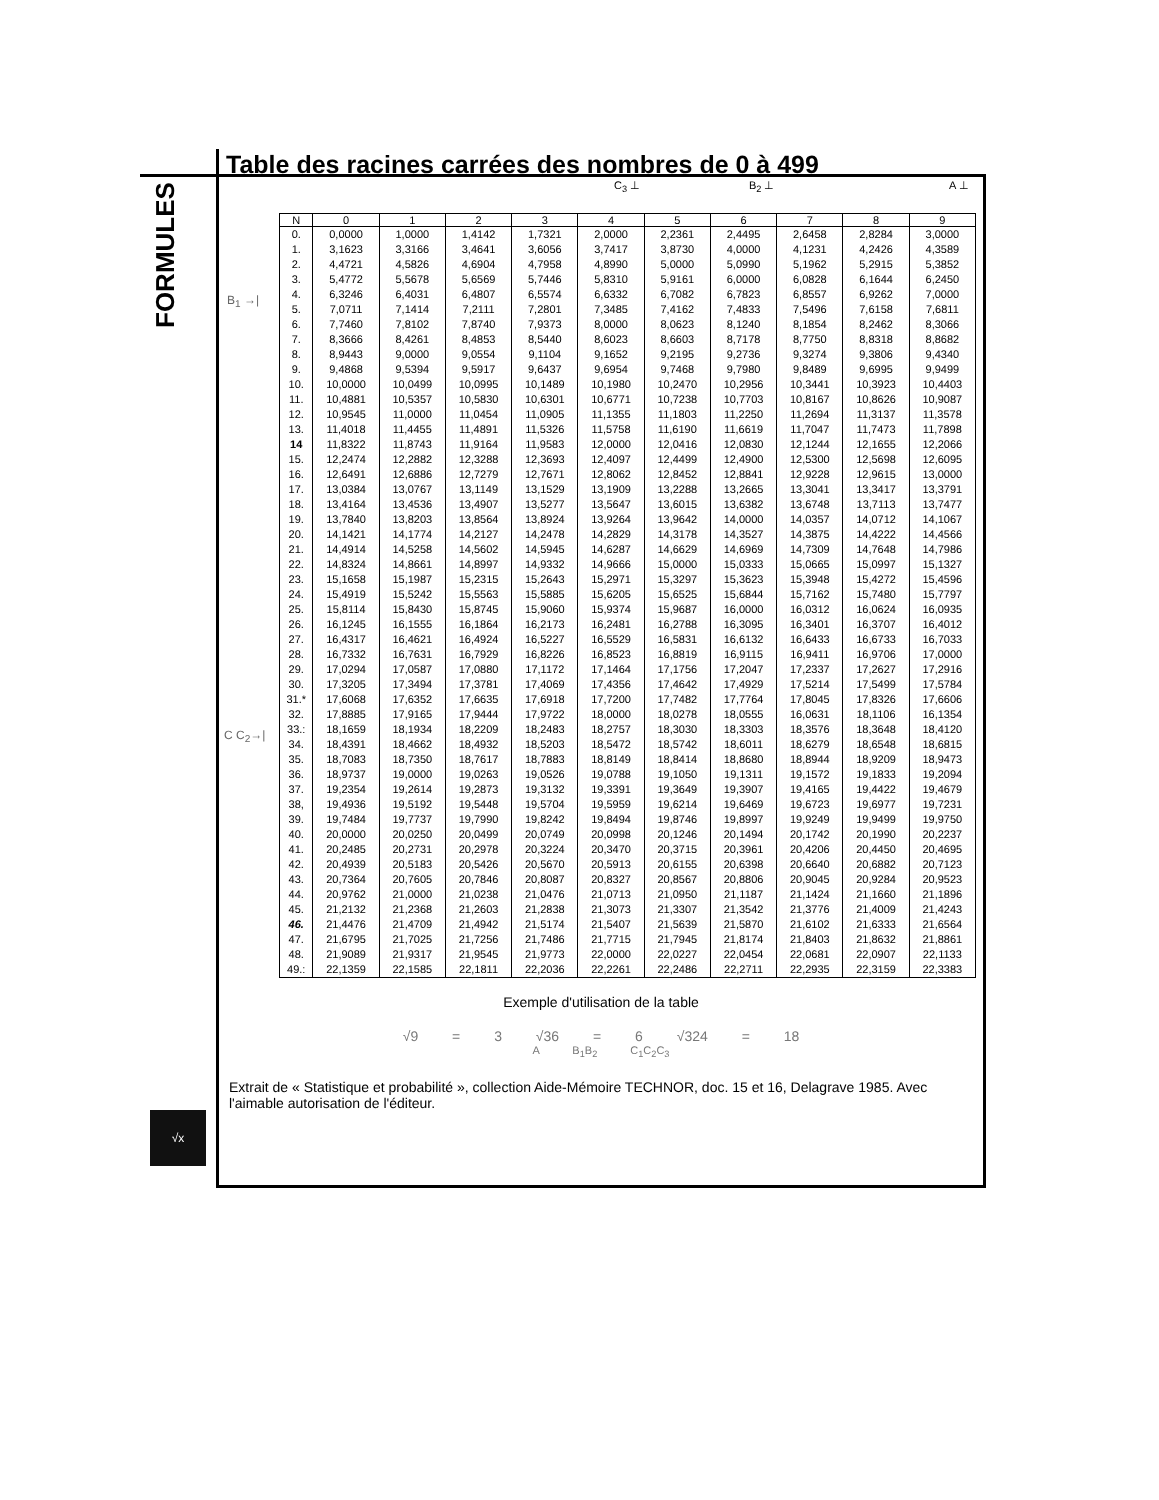FORMULES
√x
Table des racines carrées des nombres de 0 à 499
C<sub>3</sub> ⊥ B<sub>2</sub> ⊥ A ⊥
B<sub>1</sub> →|
C C<sub>2</sub>→|
| N | 0 | 1 | 2 | 3 | 4 | 5 | 6 | 7 | 8 | 9 |
| --- | --- | --- | --- | --- | --- | --- | --- | --- | --- | --- |
| 0. | 0,0000 | 1,0000 | 1,4142 | 1,7321 | 2,0000 | 2,2361 | 2,4495 | 2,6458 | 2,8284 | 3,0000 |
| 1. | 3,1623 | 3,3166 | 3,4641 | 3,6056 | 3,7417 | 3,8730 | 4,0000 | 4,1231 | 4,2426 | 4,3589 |
| 2. | 4,4721 | 4,5826 | 4,6904 | 4,7958 | 4,8990 | 5,0000 | 5,0990 | 5,1962 | 5,2915 | 5,3852 |
| 3. | 5,4772 | 5,5678 | 5,6569 | 5,7446 | 5,8310 | 5,9161 | 6,0000 | 6,0828 | 6,1644 | 6,2450 |
| 4. | 6,3246 | 6,4031 | 6,4807 | 6,5574 | 6,6332 | 6,7082 | 6,7823 | 6,8557 | 6,9262 | 7,0000 |
| 5. | 7,0711 | 7,1414 | 7,2111 | 7,2801 | 7,3485 | 7,4162 | 7,4833 | 7,5496 | 7,6158 | 7,6811 |
| 6. | 7,7460 | 7,8102 | 7,8740 | 7,9373 | 8,0000 | 8,0623 | 8,1240 | 8,1854 | 8,2462 | 8,3066 |
| 7. | 8,3666 | 8,4261 | 8,4853 | 8,5440 | 8,6023 | 8,6603 | 8,7178 | 8,7750 | 8,8318 | 8,8682 |
| 8. | 8,9443 | 9,0000 | 9,0554 | 9,1104 | 9,1652 | 9,2195 | 9,2736 | 9,3274 | 9,3806 | 9,4340 |
| 9. | 9,4868 | 9,5394 | 9,5917 | 9,6437 | 9,6954 | 9,7468 | 9,7980 | 9,8489 | 9,6995 | 9,9499 |
| 10. | 10,0000 | 10,0499 | 10,0995 | 10,1489 | 10,1980 | 10,2470 | 10,2956 | 10,3441 | 10,3923 | 10,4403 |
| 11. | 10,4881 | 10,5357 | 10,5830 | 10,6301 | 10,6771 | 10,7238 | 10,7703 | 10,8167 | 10,8626 | 10,9087 |
| 12. | 10,9545 | 11,0000 | 11,0454 | 11,0905 | 11,1355 | 11,1803 | 11,2250 | 11,2694 | 11,3137 | 11,3578 |
| 13. | 11,4018 | 11,4455 | 11,4891 | 11,5326 | 11,5758 | 11,6190 | 11,6619 | 11,7047 | 11,7473 | 11,7898 |
| 14 | 11,8322 | 11,8743 | 11,9164 | 11,9583 | 12,0000 | 12,0416 | 12,0830 | 12,1244 | 12,1655 | 12,2066 |
| 15. | 12,2474 | 12,2882 | 12,3288 | 12,3693 | 12,4097 | 12,4499 | 12,4900 | 12,5300 | 12,5698 | 12,6095 |
| 16. | 12,6491 | 12,6886 | 12,7279 | 12,7671 | 12,8062 | 12,8452 | 12,8841 | 12,9228 | 12,9615 | 13,0000 |
| 17. | 13,0384 | 13,0767 | 13,1149 | 13,1529 | 13,1909 | 13,2288 | 13,2665 | 13,3041 | 13,3417 | 13,3791 |
| 18. | 13,4164 | 13,4536 | 13,4907 | 13,5277 | 13,5647 | 13,6015 | 13,6382 | 13,6748 | 13,7113 | 13,7477 |
| 19. | 13,7840 | 13,8203 | 13,8564 | 13,8924 | 13,9264 | 13,9642 | 14,0000 | 14,0357 | 14,0712 | 14,1067 |
| 20. | 14,1421 | 14,1774 | 14,2127 | 14,2478 | 14,2829 | 14,3178 | 14,3527 | 14,3875 | 14,4222 | 14,4566 |
| 21. | 14,4914 | 14,5258 | 14,5602 | 14,5945 | 14,6287 | 14,6629 | 14,6969 | 14,7309 | 14,7648 | 14,7986 |
| 22. | 14,8324 | 14,8661 | 14,8997 | 14,9332 | 14,9666 | 15,0000 | 15,0333 | 15,0665 | 15,0997 | 15,1327 |
| 23. | 15,1658 | 15,1987 | 15,2315 | 15,2643 | 15,2971 | 15,3297 | 15,3623 | 15,3948 | 15,4272 | 15,4596 |
| 24. | 15,4919 | 15,5242 | 15,5563 | 15,5885 | 15,6205 | 15,6525 | 15,6844 | 15,7162 | 15,7480 | 15,7797 |
| 25. | 15,8114 | 15,8430 | 15,8745 | 15,9060 | 15,9374 | 15,9687 | 16,0000 | 16,0312 | 16,0624 | 16,0935 |
| 26. | 16,1245 | 16,1555 | 16,1864 | 16,2173 | 16,2481 | 16,2788 | 16,3095 | 16,3401 | 16,3707 | 16,4012 |
| 27. | 16,4317 | 16,4621 | 16,4924 | 16,5227 | 16,5529 | 16,5831 | 16,6132 | 16,6433 | 16,6733 | 16,7033 |
| 28. | 16,7332 | 16,7631 | 16,7929 | 16,8226 | 16,8523 | 16,8819 | 16,9115 | 16,9411 | 16,9706 | 17,0000 |
| 29. | 17,0294 | 17,0587 | 17,0880 | 17,1172 | 17,1464 | 17,1756 | 17,2047 | 17,2337 | 17,2627 | 17,2916 |
| 30. | 17,3205 | 17,3494 | 17,3781 | 17,4069 | 17,4356 | 17,4642 | 17,4929 | 17,5214 | 17,5499 | 17,5784 |
| 31.* | 17,6068 | 17,6352 | 17,6635 | 17,6918 | 17,7200 | 17,7482 | 17,7764 | 17,8045 | 17,8326 | 17,6606 |
| 32. | 17,8885 | 17,9165 | 17,9444 | 17,9722 | 18,0000 | 18,0278 | 18,0555 | 16,0631 | 18,1106 | 16,1354 |
| 33.: | 18,1659 | 18,1934 | 18,2209 | 18,2483 | 18,2757 | 18,3030 | 18,3303 | 18,3576 | 18,3648 | 18,4120 |
| 34. | 18,4391 | 18,4662 | 18,4932 | 18,5203 | 18,5472 | 18,5742 | 18,6011 | 18,6279 | 18,6548 | 18,6815 |
| 35. | 18,7083 | 18,7350 | 18,7617 | 18,7883 | 18,8149 | 18,8414 | 18,8680 | 18,8944 | 18,9209 | 18,9473 |
| 36. | 18,9737 | 19,0000 | 19,0263 | 19,0526 | 19,0788 | 19,1050 | 19,1311 | 19,1572 | 19,1833 | 19,2094 |
| 37. | 19,2354 | 19,2614 | 19,2873 | 19,3132 | 19,3391 | 19,3649 | 19,3907 | 19,4165 | 19,4422 | 19,4679 |
| 38, | 19,4936 | 19,5192 | 19,5448 | 19,5704 | 19,5959 | 19,6214 | 19,6469 | 19,6723 | 19,6977 | 19,7231 |
| 39. | 19,7484 | 19,7737 | 19,7990 | 19,8242 | 19,8494 | 19,8746 | 19,8997 | 19,9249 | 19,9499 | 19,9750 |
| 40. | 20,0000 | 20,0250 | 20,0499 | 20,0749 | 20,0998 | 20,1246 | 20,1494 | 20,1742 | 20,1990 | 20,2237 |
| 41. | 20,2485 | 20,2731 | 20,2978 | 20,3224 | 20,3470 | 20,3715 | 20,3961 | 20,4206 | 20,4450 | 20,4695 |
| 42. | 20,4939 | 20,5183 | 20,5426 | 20,5670 | 20,5913 | 20,6155 | 20,6398 | 20,6640 | 20,6882 | 20,7123 |
| 43. | 20,7364 | 20,7605 | 20,7846 | 20,8087 | 20,8327 | 20,8567 | 20,8806 | 20,9045 | 20,9284 | 20,9523 |
| 44. | 20,9762 | 21,0000 | 21,0238 | 21,0476 | 21,0713 | 21,0950 | 21,1187 | 21,1424 | 21,1660 | 21,1896 |
| 45. | 21,2132 | 21,2368 | 21,2603 | 21,2838 | 21,3073 | 21,3307 | 21,3542 | 21,3776 | 21,4009 | 21,4243 |
| 46. | 21,4476 | 21,4709 | 21,4942 | 21,5174 | 21,5407 | 21,5639 | 21,5870 | 21,6102 | 21,6333 | 21,6564 |
| 47. | 21,6795 | 21,7025 | 21,7256 | 21,7486 | 21,7715 | 21,7945 | 21,8174 | 21,8403 | 21,8632 | 21,8861 |
| 48. | 21,9089 | 21,9317 | 21,9545 | 21,9773 | 22,0000 | 22,0227 | 22,0454 | 22,0681 | 22,0907 | 22,1133 |
| 49.: | 22,1359 | 22,1585 | 22,1811 | 22,2036 | 22,2261 | 22,2486 | 22,2711 | 22,2935 | 22,3159 | 22,3383 |
Exemple d'utilisation de la table
√9 = 3 √36 = 6 √324 = 18
A B<sub>1</sub>B<sub>2</sub> C<sub>1</sub>C<sub>2</sub>C<sub>3</sub>
Extrait de « Statistique et probabilité », collection Aide-Mémoire TECHNOR, doc. 15 et 16, Delagrave 1985. Avec l'aimable autorisation de l'éditeur.